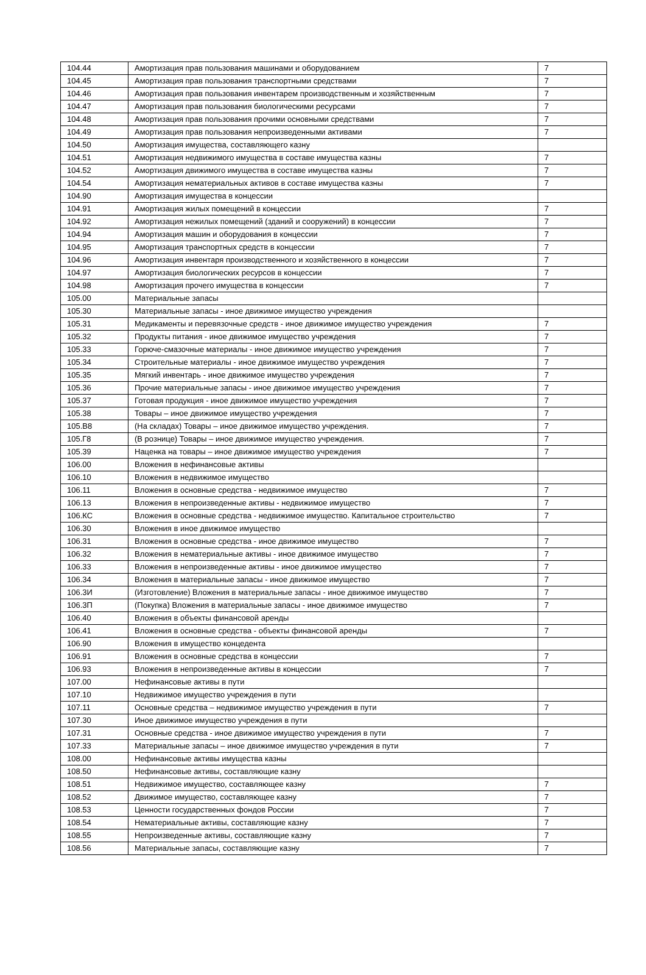| 104.44 | Амортизация прав пользования машинами и оборудованием | 7 |
| 104.45 | Амортизация прав пользования транспортными средствами | 7 |
| 104.46 | Амортизация прав пользования инвентарем производственным и хозяйственным | 7 |
| 104.47 | Амортизация прав пользования биологическими ресурсами | 7 |
| 104.48 | Амортизация прав пользования прочими основными средствами | 7 |
| 104.49 | Амортизация прав пользования непроизведенными активами | 7 |
| 104.50 | Амортизация имущества, составляющего казну | |
| 104.51 | Амортизация недвижимого имущества в составе имущества казны | 7 |
| 104.52 | Амортизация движимого имущества в составе имущества казны | 7 |
| 104.54 | Амортизация нематериальных активов в составе имущества казны | 7 |
| 104.90 | Амортизация имущества в концессии | |
| 104.91 | Амортизация жилых помещений в концессии | 7 |
| 104.92 | Амортизация нежилых помещений (зданий и сооружений) в концессии | 7 |
| 104.94 | Амортизация машин и оборудования в концессии | 7 |
| 104.95 | Амортизация транспортных средств в концессии | 7 |
| 104.96 | Амортизация инвентаря производственного и хозяйственного в концессии | 7 |
| 104.97 | Амортизация биологических ресурсов в концессии | 7 |
| 104.98 | Амортизация прочего имущества в концессии | 7 |
| 105.00 | Материальные запасы | |
| 105.30 | Материальные запасы - иное движимое имущество учреждения | |
| 105.31 | Медикаменты и перевязочные средств - иное движимое имущество учреждения | 7 |
| 105.32 | Продукты питания - иное движимое имущество учреждения | 7 |
| 105.33 | Горюче-смазочные материалы - иное движимое имущество учреждения | 7 |
| 105.34 | Строительные материалы - иное движимое имущество учреждения | 7 |
| 105.35 | Мягкий инвентарь - иное движимое имущество учреждения | 7 |
| 105.36 | Прочие материальные запасы - иное движимое имущество учреждения | 7 |
| 105.37 | Готовая продукция - иное движимое имущество учреждения | 7 |
| 105.38 | Товары – иное движимое имущество учреждения | 7 |
| 105.В8 | (На складах) Товары – иное движимое имущество учреждения. | 7 |
| 105.Г8 | (В рознице) Товары – иное движимое имущество учреждения. | 7 |
| 105.39 | Наценка на товары – иное движимое имущество учреждения | 7 |
| 106.00 | Вложения в нефинансовые активы | |
| 106.10 | Вложения в недвижимое имущество | |
| 106.11 | Вложения в основные средства - недвижимое имущество | 7 |
| 106.13 | Вложения в непроизведенные активы - недвижимое имущество | 7 |
| 106.КС | Вложения в основные средства - недвижимое имущество. Капитальное строительство | 7 |
| 106.30 | Вложения в иное движимое имущество | |
| 106.31 | Вложения в основные средства - иное движимое имущество | 7 |
| 106.32 | Вложения в нематериальные активы - иное движимое имущество | 7 |
| 106.33 | Вложения в непроизведенные активы - иное движимое имущество | 7 |
| 106.34 | Вложения в материальные запасы - иное движимое имущество | 7 |
| 106.3И | (Изготовление) Вложения в материальные запасы - иное движимое имущество | 7 |
| 106.3П | (Покупка) Вложения в материальные запасы - иное движимое имущество | 7 |
| 106.40 | Вложения в объекты финансовой аренды | |
| 106.41 | Вложения в основные средства - объекты финансовой аренды | 7 |
| 106.90 | Вложения в имущество концедента | |
| 106.91 | Вложения в основные средства в концессии | 7 |
| 106.93 | Вложения в непроизведенные активы в концессии | 7 |
| 107.00 | Нефинансовые активы в пути | |
| 107.10 | Недвижимое имущество учреждения в пути | |
| 107.11 | Основные средства – недвижимое имущество учреждения в пути | 7 |
| 107.30 | Иное движимое имущество учреждения в пути | |
| 107.31 | Основные средства - иное движимое имущество учреждения в пути | 7 |
| 107.33 | Материальные запасы – иное движимое имущество учреждения в пути | 7 |
| 108.00 | Нефинансовые активы имущества казны | |
| 108.50 | Нефинансовые активы, составляющие казну | |
| 108.51 | Недвижимое имущество, составляющее казну | 7 |
| 108.52 | Движимое имущество, составляющее казну | 7 |
| 108.53 | Ценности государственных фондов России | 7 |
| 108.54 | Нематериальные активы, составляющие казну | 7 |
| 108.55 | Непроизведенные активы, составляющие казну | 7 |
| 108.56 | Материальные запасы, составляющие казну | 7 |